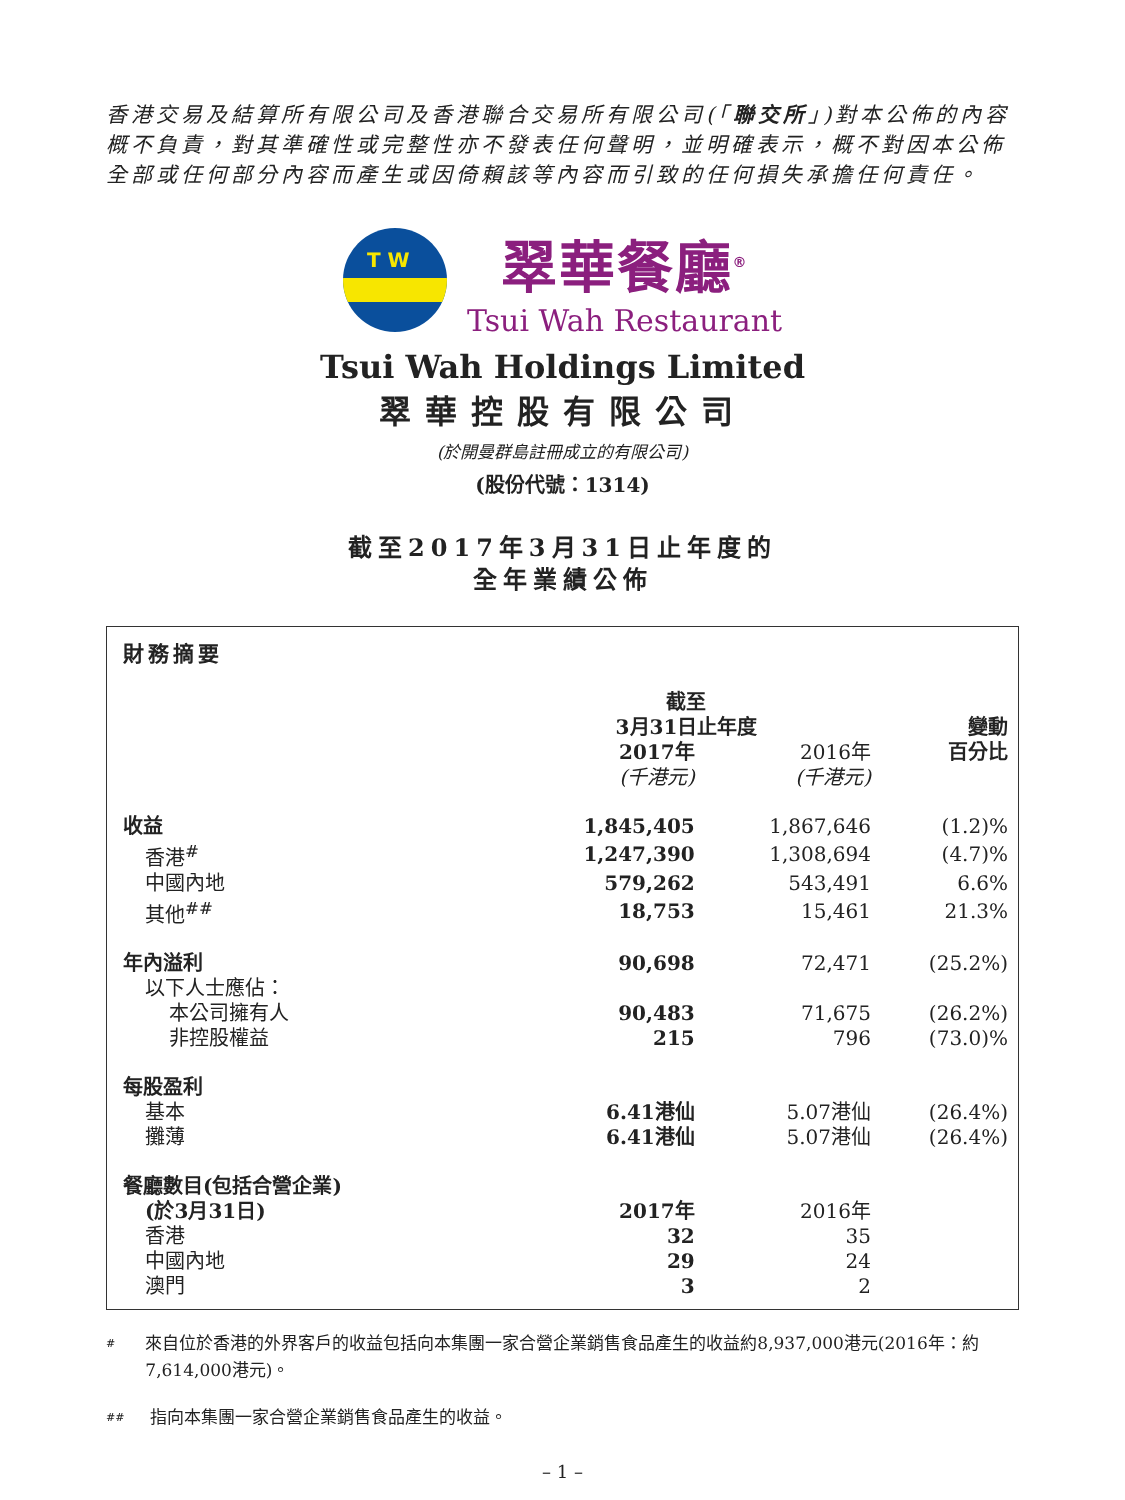香港交易及結算所有限公司及香港聯合交易所有限公司(「聯交所」)對本公佈的內容概不負責，對其準確性或完整性亦不發表任何聲明，並明確表示，概不對因本公佈全部或任何部分內容而產生或因倚賴該等內容而引致的任何損失承擔任何責任。
T W
翠華餐廳<sup>®</sup>
Tsui Wah Restaurant
Tsui Wah Holdings Limited
翠華控股有限公司
(於開曼群島註冊成立的有限公司)
(股份代號：1314)
截至2017年3月31日止年度的
全年業績公佈
| 財務摘要 | | | |
| --- | --- | --- | --- |
| | 截至 3月31日止年度 | | 變動 |
| | 2017年 | 2016年 | 百分比 |
| | (千港元) | (千港元) | |
| 收益 | 1,845,405 | 1,867,646 | (1.2)% |
| 香港<sup>#</sup> | 1,247,390 | 1,308,694 | (4.7)% |
| 中國內地 | 579,262 | 543,491 | 6.6% |
| 其他<sup>##</sup> | 18,753 | 15,461 | 21.3% |
| 年內溢利 | 90,698 | 72,471 | (25.2%) |
| 以下人士應佔： | | | |
| 本公司擁有人 | 90,483 | 71,675 | (26.2%) |
| 非控股權益 | 215 | 796 | (73.0)% |
| 每股盈利 | | | |
| 基本 | 6.41港仙 | 5.07港仙 | (26.4%) |
| 攤薄 | 6.41港仙 | 5.07港仙 | (26.4%) |
| 餐廳數目(包括合營企業) | | | |
| (於3月31日) | 2017年 | 2016年 | |
| 香港 | 32 | 35 | |
| 中國內地 | 29 | 24 | |
| 澳門 | 3 | 2 | |
#
來自位於香港的外界客戶的收益包括向本集團一家合營企業銷售食品產生的收益約8,937,000港元(2016年：約7,614,000港元)。
##
指向本集團一家合營企業銷售食品產生的收益。
– 1 –